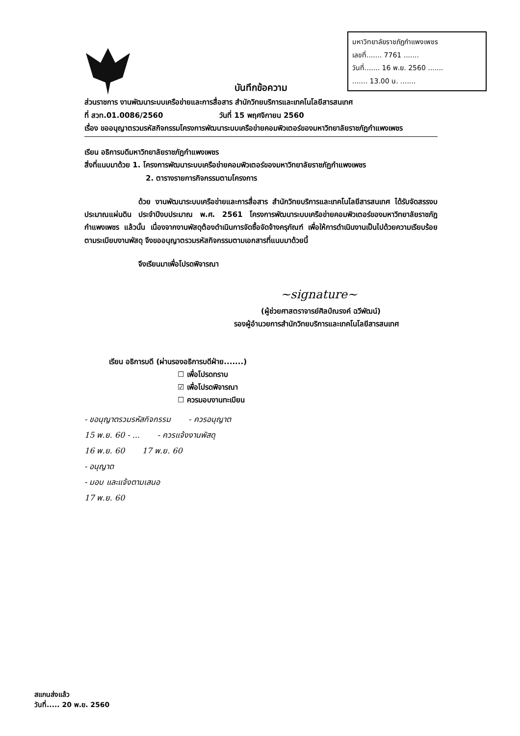มหาวิทยาลัยราชภัฏกำแพงเพชร
เลขที่....... 7761 .......
วันที่....... 16 พ.ย. 2560 .......
....... 13.00 น. .......
บันทึกข้อความ
ส่วนราชการ งานพัฒนาระบบเครือข่ายและการสื่อสาร สำนักวิทยบริการและเทคโนโลยีสารสนเทศ
ที่ สวท.01.0086/2560 วันที่ 15 พฤศจิกายน 2560
เรื่อง ขออนุญาตรวมรหัสกิจกรรมโครงการพัฒนาระบบเครือข่ายคอมพิวเตอร์ของมหาวิทยาลัยราชภัฏกำแพงเพชร
เรียน อธิการบดีมหาวิทยาลัยราชภัฏกำแพงเพชร
สิ่งที่แนบมาด้วย 1. โครงการพัฒนาระบบเครือข่ายคอมพิวเตอร์ของมหาวิทยาลัยราชภัฏกำแพงเพชร
2. ตารางรายการกิจกรรมตามโครงการ
ด้วย งานพัฒนาระบบเครือข่ายและการสื่อสาร สำนักวิทยบริการและเทคโนโลยีสารสนเทศ ได้รับจัดสรรงบประมาณแผ่นดิน ประจำปีงบประมาณ พ.ศ. 2561 โครงการพัฒนาระบบเครือข่ายคอมพิวเตอร์ของมหาวิทยาลัยราชภัฏกำแพงเพชร แล้วนั้น เนื่องจากงานพัสดุต้องดำเนินการจัดซื้อจัดจ้างครุภัณฑ์ เพื่อให้การดำเนินงานเป็นไปด้วยความเรียบร้อยตามระเบียบงานพัสดุ จึงขออนุญาตรวมรหัสกิจกรรมตามเอกสารที่แนบมาด้วยนี้
จึงเรียนมาเพื่อโปรดพิจารณา
~signature~
(ผู้ช่วยศาสตราจารย์ศิลป์ณรงค์ ฉวีพัฒน์)
รองผู้อำนวยการสำนักวิทยบริการและเทคโนโลยีสารสนเทศ
เรียน อธิการบดี (ผ่านรองอธิการบดีฝ่าย.......)
☐ เพื่อโปรดทราบ
☑ เพื่อโปรดพิจารณา
☐ ควรมอบงานทะเบียน
- ขอนุญาตรวมรหัสกิจกรรม - ควรอนุญาต
15 พ.ย. 60 - ... - ควรแจ้งงานพัสดุ
16 พ.ย. 60 17 พ.ย. 60
- อนุญาต
- มอบ และแจ้งตามเสนอ
17 พ.ย. 60
สแกนส่งแล้ว
วันที่..... 20 พ.ย. 2560